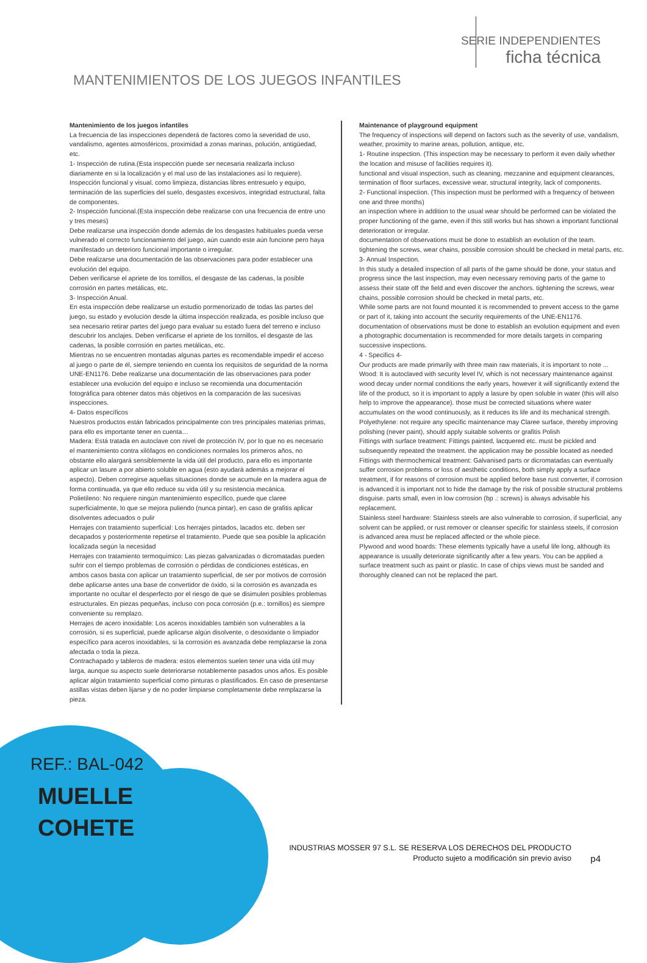SERIE INDEPENDIENTES
ficha técnica
MANTENIMIENTOS DE LOS JUEGOS INFANTILES
Mantenimiento de los juegos infantiles
La frecuencia de las inspecciones dependerá de factores como la severidad de uso, vandalismo, agentes atmosféricos, proximidad a zonas marinas, polución, antigüedad, etc.
1- Inspección de rutina.(Esta inspección puede ser necesaria realizarla incluso diariamente en si la localización y el mal uso de las instalaciones así lo requiere).
Inspección funcional y visual, como limpieza, distancias libres entresuelo y equipo, terminación de las superficies del suelo, desgastes excesivos, integridad estructural, falta de componentes.
2- Inspección funcional.(Esta inspección debe realizarse con una frecuencia de entre uno y tres meses)
Debe realizarse una inspección donde además de los desgastes habituales pueda verse vulnerado el correcto funcionamiento del juego, aún cuando este aún funcione pero haya manifestado un deterioro funcional importante o irregular.
Debe realizarse una documentación de las observaciones para poder establecer una evolución del equipo.
Deben verificarse el apriete de los tornillos, el desgaste de las cadenas, la posible corrosión en partes metálicas, etc.
3- Inspección Anual.
En esta inspección debe realizarse un estudio pormenorizado de todas las partes del juego, su estado y evolución desde la última inspección realizada, es posible incluso que sea necesario retirar partes del juego para evaluar su estado fuera del terreno e incluso descubrir los anclajes. Deben verificarse el apriete de los tornillos, el desgaste de las cadenas, la posible corrosión en partes metálicas, etc.
Mientras no se encuentren montadas algunas partes es recomendable impedir el acceso al juego o parte de él, siempre teniendo en cuenta los requisitos de seguridad de la norma UNE-EN1176. Debe realizarse una documentación de las observaciones para poder establecer una evolución del equipo e incluso se recomienda una documentación fotográfica para obtener datos más objetivos en la comparación de las sucesivas inspecciones.
4- Datos específicos
Nuestros productos están fabricados principalmente con tres principales materias primas, para ello es importante tener en cuenta…
Madera: Está tratada en autoclave con nivel de protección IV, por lo que no es necesario el mantenimiento contra xilófagos en condiciones normales los primeros años, no obstante ello alargará sensiblemente la vida útil del producto, para ello es importante aplicar un lasure a por abierto soluble en agua (esto ayudará además a mejorar el aspecto). Deben corregirse aquellas situaciones donde se acumule en la madera agua de forma continuada, ya que ello reduce su vida útil y su resistencia mecánica.
Polietileno: No requiere ningún mantenimiento específico, puede que claree superficialmente, lo que se mejora puliendo (nunca pintar), en caso de grafitis aplicar disolventes adecuados o pulir
Herrajes con tratamiento superficial: Los herrajes pintados, lacados etc. deben ser decapados y posteriormente repetirse el tratamiento. Puede que sea posible la aplicación localizada según la necesidad
Herrajes con tratamiento termoquímico: Las piezas galvanizadas o dicromatadas pueden sufrir con el tiempo problemas de corrosión o pérdidas de condiciones estéticas, en ambos casos basta con aplicar un tratamiento superficial, de ser por motivos de corrosión debe aplicarse antes una base de convertidor de óxido, si la corrosión es avanzada es importante no ocultar el desperfecto por el riesgo de que se disimulen posibles problemas estructurales. En piezas pequeñas, incluso con poca corrosión (p.e.: tornillos) es siempre conveniente su remplazo.
Herrajes de acero inoxidable: Los aceros inoxidables también son vulnerables a la corrosión, si es superficial, puede aplicarse algún disolvente, o desoxidante o limpiador específico para aceros inoxidables, si la corrosión es avanzada debe remplazarse la zona afectada o toda la pieza.
Contrachapado y tableros de madera: estos elementos suelen tener una vida útil muy larga, aunque su aspecto suele deteriorarse notablemente pasados unos años. Es posible aplicar algún tratamiento superficial como pinturas o plastificados. En caso de presentarse astillas vistas deben lijarse y de no poder limpiarse completamente debe remplazarse la pieza.
Maintenance of playground equipment
The frequency of inspections will depend on factors such as the severity of use, vandalism, weather, proximity to marine areas, pollution, antique, etc.
1- Routine inspection. (This inspection may be necessary to perform it even daily whether the location and misuse of facilities requires it).
functional and visual inspection, such as cleaning, mezzanine and equipment clearances, termination of floor surfaces, excessive wear, structural integrity, lack of components.
2- Functional inspection. (This inspection must be performed with a frequency of between one and three months)
an inspection where in addition to the usual wear should be performed can be violated the proper functioning of the game, even if this still works but has shown a important functional deterioration or irregular.
documentation of observations must be done to establish an evolution of the team.
tightening the screws, wear chains, possible corrosion should be checked in metal parts, etc.
3- Annual Inspection.
In this study a detailed inspection of all parts of the game should be done, your status and progress since the last inspection, may even necessary removing parts of the game to assess their state off the field and even discover the anchors. tightening the screws, wear chains, possible corrosion should be checked in metal parts, etc.
While some parts are not found mounted it is recommended to prevent access to the game or part of it, taking into account the security requirements of the UNE-EN1176. documentation of observations must be done to establish an evolution equipment and even a photographic documentation is recommended for more details targets in comparing successive inspections.
4 - Specifics 4-
Our products are made primarily with three main raw materials, it is important to note ...
Wood: It is autoclaved with security level IV, which is not necessary maintenance against wood decay under normal conditions the early years, however it will significantly extend the life of the product, so it is important to apply a lasure by open soluble in water (this will also help to improve the appearance). those must be corrected situations where water accumulates on the wood continuously, as it reduces its life and its mechanical strength.
Polyethylene: not require any specific maintenance may Claree surface, thereby improving polishing (never paint), should apply suitable solvents or grafitis Polish
Fittings with surface treatment: Fittings painted, lacquered etc. must be pickled and subsequently repeated the treatment. the application may be possible located as needed
Fittings with thermochemical treatment: Galvanised parts or dicromatadas can eventually suffer corrosion problems or loss of aesthetic conditions, both simply apply a surface treatment, if for reasons of corrosion must be applied before base rust converter, if corrosion is advanced it is important not to hide the damage by the risk of possible structural problems disguise. parts small, even in low corrosion (bp .: screws) is always advisable his replacement.
Stainless steel hardware: Stainless steels are also vulnerable to corrosion, if superficial, any solvent can be applied, or rust remover or cleanser specific for stainless steels, if corrosion is advanced area must be replaced affected or the whole piece.
Plywood and wood boards: These elements typically have a useful life long, although its appearance is usually deteriorate significantly after a few years. You can be applied a surface treatment such as paint or plastic. In case of chips views must be sanded and thoroughly cleaned can not be replaced the part.
REF.: BAL-042
MUELLE
COHETE
INDUSTRIAS MOSSER 97 S.L. SE RESERVA LOS DERECHOS DEL PRODUCTO
Producto sujeto a modificación sin previo aviso
p4